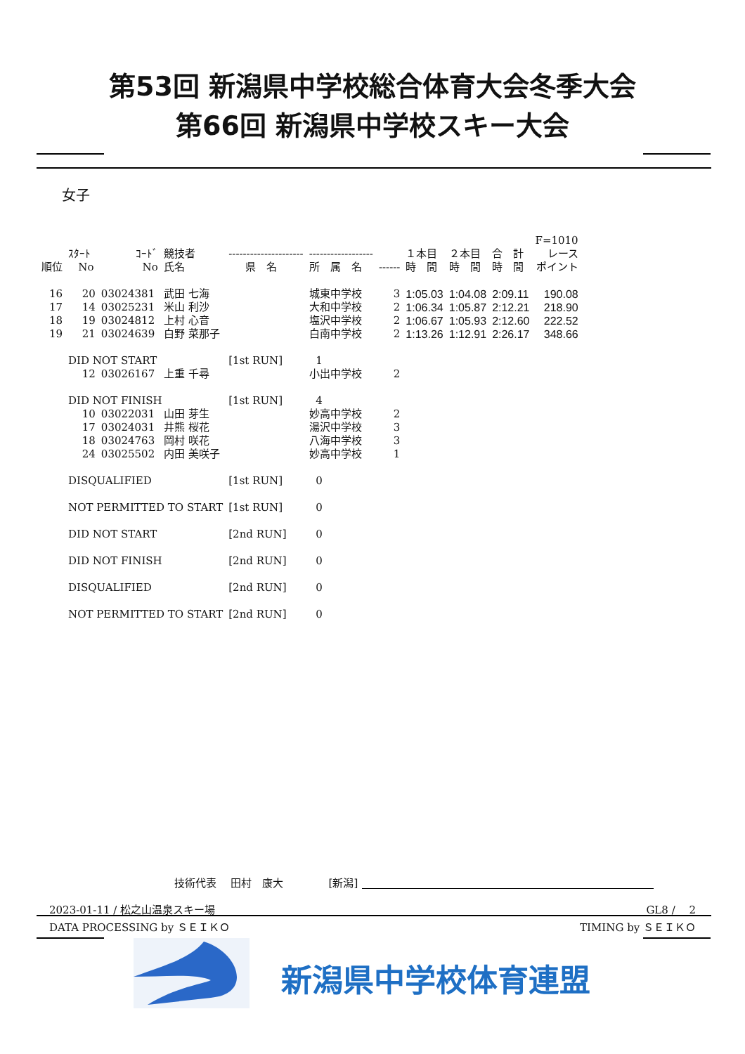第53回 新潟県中学校総合体育大会冬季大会
第66回 新潟県中学校スキー大会
女子
| | | | | | | | | | | F=1010 |
| --- | --- | --- | --- | --- | --- | --- | --- | --- | --- | --- |
| 順位 | ｽﾀｰﾄ No | ｺｰﾄﾞ No | 競技者 氏名 | --------------------- 県 名 | ------------------ 所 属 名 | ------ | １本目 時 間 | ２本目 時 間 | 合 計 時 間 | レース ポイント |
| 16 | 20 | 03024381 | 武田 七海 | | 城東中学校 | 3 | 1:05.03 | 1:04.08 | 2:09.11 | 190.08 |
| 17 | 14 | 03025231 | 米山 利沙 | | 大和中学校 | 2 | 1:06.34 | 1:05.87 | 2:12.21 | 218.90 |
| 18 | 19 | 03024812 | 上村 心音 | | 塩沢中学校 | 2 | 1:06.67 | 1:05.93 | 2:12.60 | 222.52 |
| 19 | 21 | 03024639 | 白野 菜那子 | | 白南中学校 | 2 | 1:13.26 | 1:12.91 | 2:26.17 | 348.66 |
| | DID NOT START | | | [1st RUN] | 1 | | | | | |
| | 12 | 03026167 | 上重 千尋 | | 小出中学校 | 2 | | | | |
| | DID NOT FINISH | | | [1st RUN] | 4 | | | | | |
| | 10 | 03022031 | 山田 芽生 | | 妙高中学校 | 2 | | | | |
| | 17 | 03024031 | 井熊 桜花 | | 湯沢中学校 | 3 | | | | |
| | 18 | 03024763 | 岡村 咲花 | | 八海中学校 | 3 | | | | |
| | 24 | 03025502 | 内田 美咲子 | | 妙高中学校 | 1 | | | | |
| | DISQUALIFIED | | | [1st RUN] | 0 | | | | | |
| | NOT PERMITTED TO START | | | [1st RUN] | 0 | | | | | |
| | DID NOT START | | | [2nd RUN] | 0 | | | | | |
| | DID NOT FINISH | | | [2nd RUN] | 0 | | | | | |
| | DISQUALIFIED | | | [2nd RUN] | 0 | | | | | |
| | NOT PERMITTED TO START | | | [2nd RUN] | 0 | | | | | |
技術代表　 田村　康大　　　　 [新潟]
2023-01-11 / 松之山温泉スキー場 GL8 /　 2
DATA PROCESSING by ＳＥＩＫＯ TIMING by ＳＥＩＫＯ
新潟県中学校体育連盟